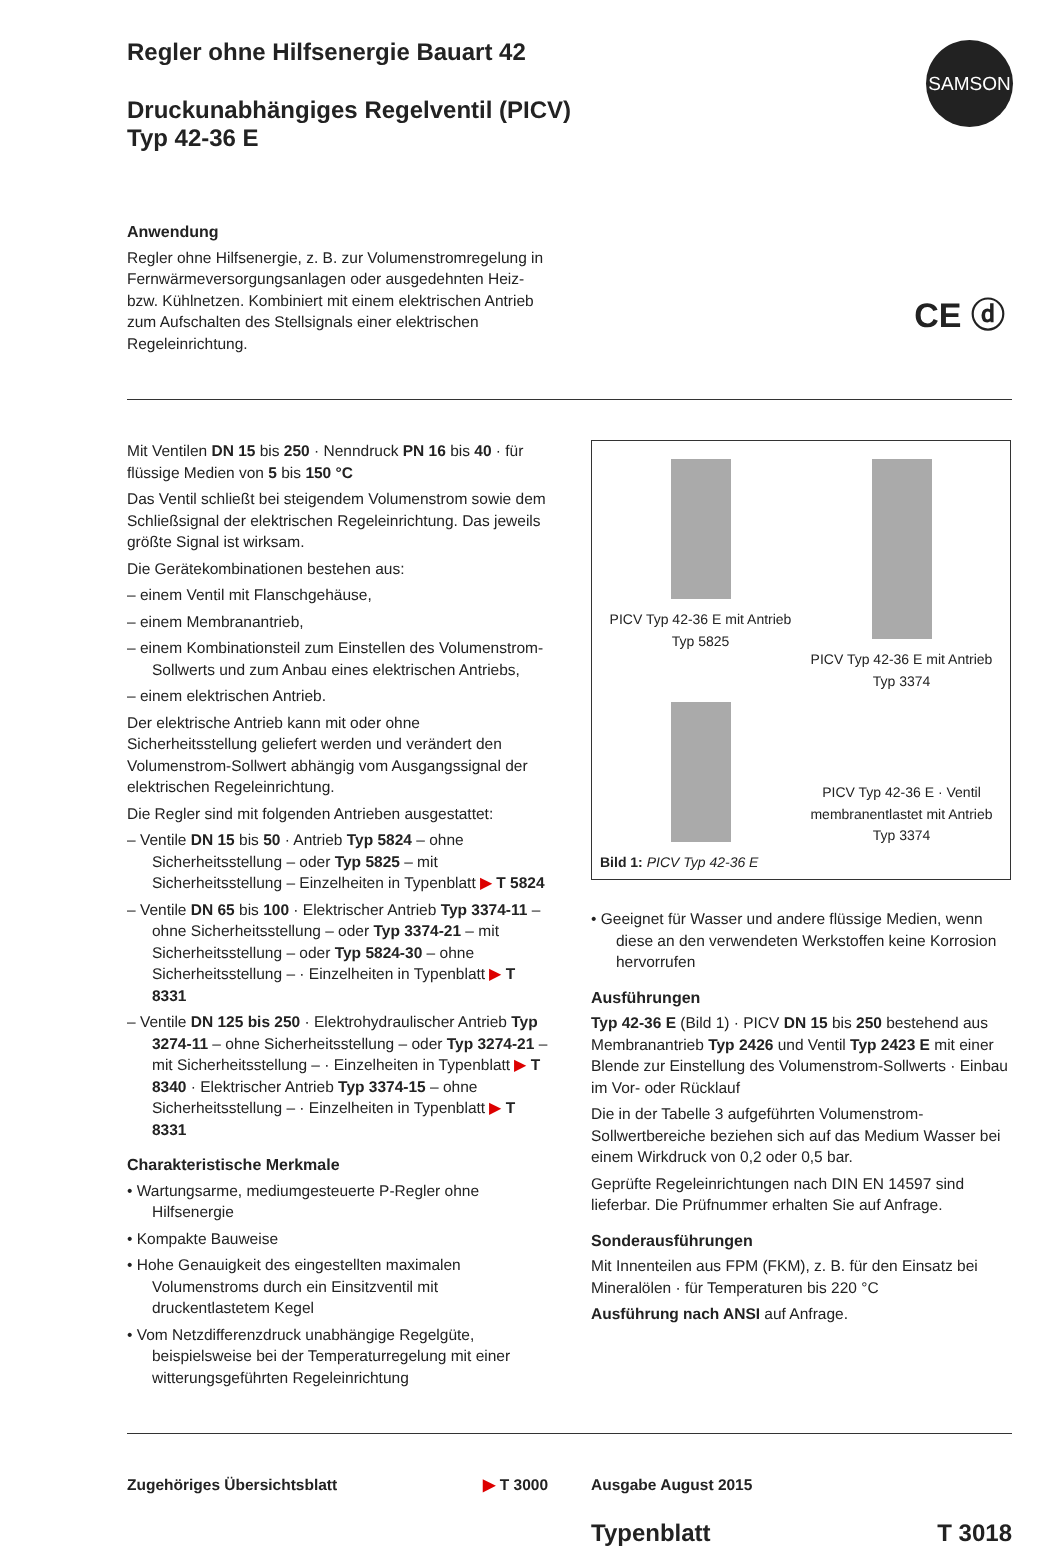SAMSON
CE ⓓ
Regler ohne Hilfsenergie Bauart 42
Druckunabhängiges Regelventil (PICV)
Typ 42-36 E
Anwendung
Regler ohne Hilfsenergie, z. B. zur Volumenstromregelung in Fernwärmeversorgungsanlagen oder ausgedehnten Heiz- bzw. Kühlnetzen. Kombiniert mit einem elektrischen Antrieb zum Aufschalten des Stellsignals einer elektrischen Regeleinrichtung.
Mit Ventilen DN 15 bis 250 · Nenndruck PN 16 bis 40 · für flüssige Medien von 5 bis 150 °C
Das Ventil schließt bei steigendem Volumenstrom sowie dem Schließsignal der elektrischen Regeleinrichtung. Das jeweils größte Signal ist wirksam.
Die Gerätekombinationen bestehen aus:
– einem Ventil mit Flanschgehäuse,
– einem Membranantrieb,
– einem Kombinationsteil zum Einstellen des Volumenstrom-Sollwerts und zum Anbau eines elektrischen Antriebs,
– einem elektrischen Antrieb.
Der elektrische Antrieb kann mit oder ohne Sicherheitsstellung geliefert werden und verändert den Volumenstrom-Sollwert abhängig vom Ausgangssignal der elektrischen Regeleinrichtung.
Die Regler sind mit folgenden Antrieben ausgestattet:
– Ventile DN 15 bis 50 · Antrieb Typ 5824 – ohne Sicherheitsstellung – oder Typ 5825 – mit Sicherheitsstellung – Einzelheiten in Typenblatt ▶ T 5824
– Ventile DN 65 bis 100 · Elektrischer Antrieb Typ 3374-11 – ohne Sicherheitsstellung – oder Typ 3374-21 – mit Sicherheitsstellung – oder Typ 5824-30 – ohne Sicherheitsstellung – · Einzelheiten in Typenblatt ▶ T 8331
– Ventile DN 125 bis 250 · Elektrohydraulischer Antrieb Typ 3274-11 – ohne Sicherheitsstellung – oder Typ 3274-21 – mit Sicherheitsstellung – · Einzelheiten in Typenblatt ▶ T 8340 · Elektrischer Antrieb Typ 3374-15 – ohne Sicherheitsstellung – · Einzelheiten in Typenblatt ▶ T 8331
Charakteristische Merkmale
• Wartungsarme, mediumgesteuerte P-Regler ohne Hilfsenergie
• Kompakte Bauweise
• Hohe Genauigkeit des eingestellten maximalen Volumenstroms durch ein Einsitzventil mit druckentlastetem Kegel
• Vom Netzdifferenzdruck unabhängige Regelgüte, beispielsweise bei der Temperaturregelung mit einer witterungsgeführten Regeleinrichtung
PICV Typ 42-36 E mit Antrieb
Typ 5825
PICV Typ 42-36 E mit Antrieb
Typ 3374
PICV Typ 42-36 E · Ventil membranentlastet mit Antrieb
Typ 3374
Bild 1: PICV Typ 42-36 E
• Geeignet für Wasser und andere flüssige Medien, wenn diese an den verwendeten Werkstoffen keine Korrosion hervorrufen
Ausführungen
Typ 42-36 E (Bild 1) · PICV DN 15 bis 250 bestehend aus Membranantrieb Typ 2426 und Ventil Typ 2423 E mit einer Blende zur Einstellung des Volumenstrom-Sollwerts · Einbau im Vor- oder Rücklauf
Die in der Tabelle 3 aufgeführten Volumenstrom-Sollwertbereiche beziehen sich auf das Medium Wasser bei einem Wirkdruck von 0,2 oder 0,5 bar.
Geprüfte Regeleinrichtungen nach DIN EN 14597 sind lieferbar. Die Prüfnummer erhalten Sie auf Anfrage.
Sonderausführungen
Mit Innenteilen aus FPM (FKM), z. B. für den Einsatz bei Mineralölen · für Temperaturen bis 220 °C
Ausführung nach ANSI auf Anfrage.
Zugehöriges Übersichtsblatt ▶ T 3000 Ausgabe August 2015
Typenblatt T 3018